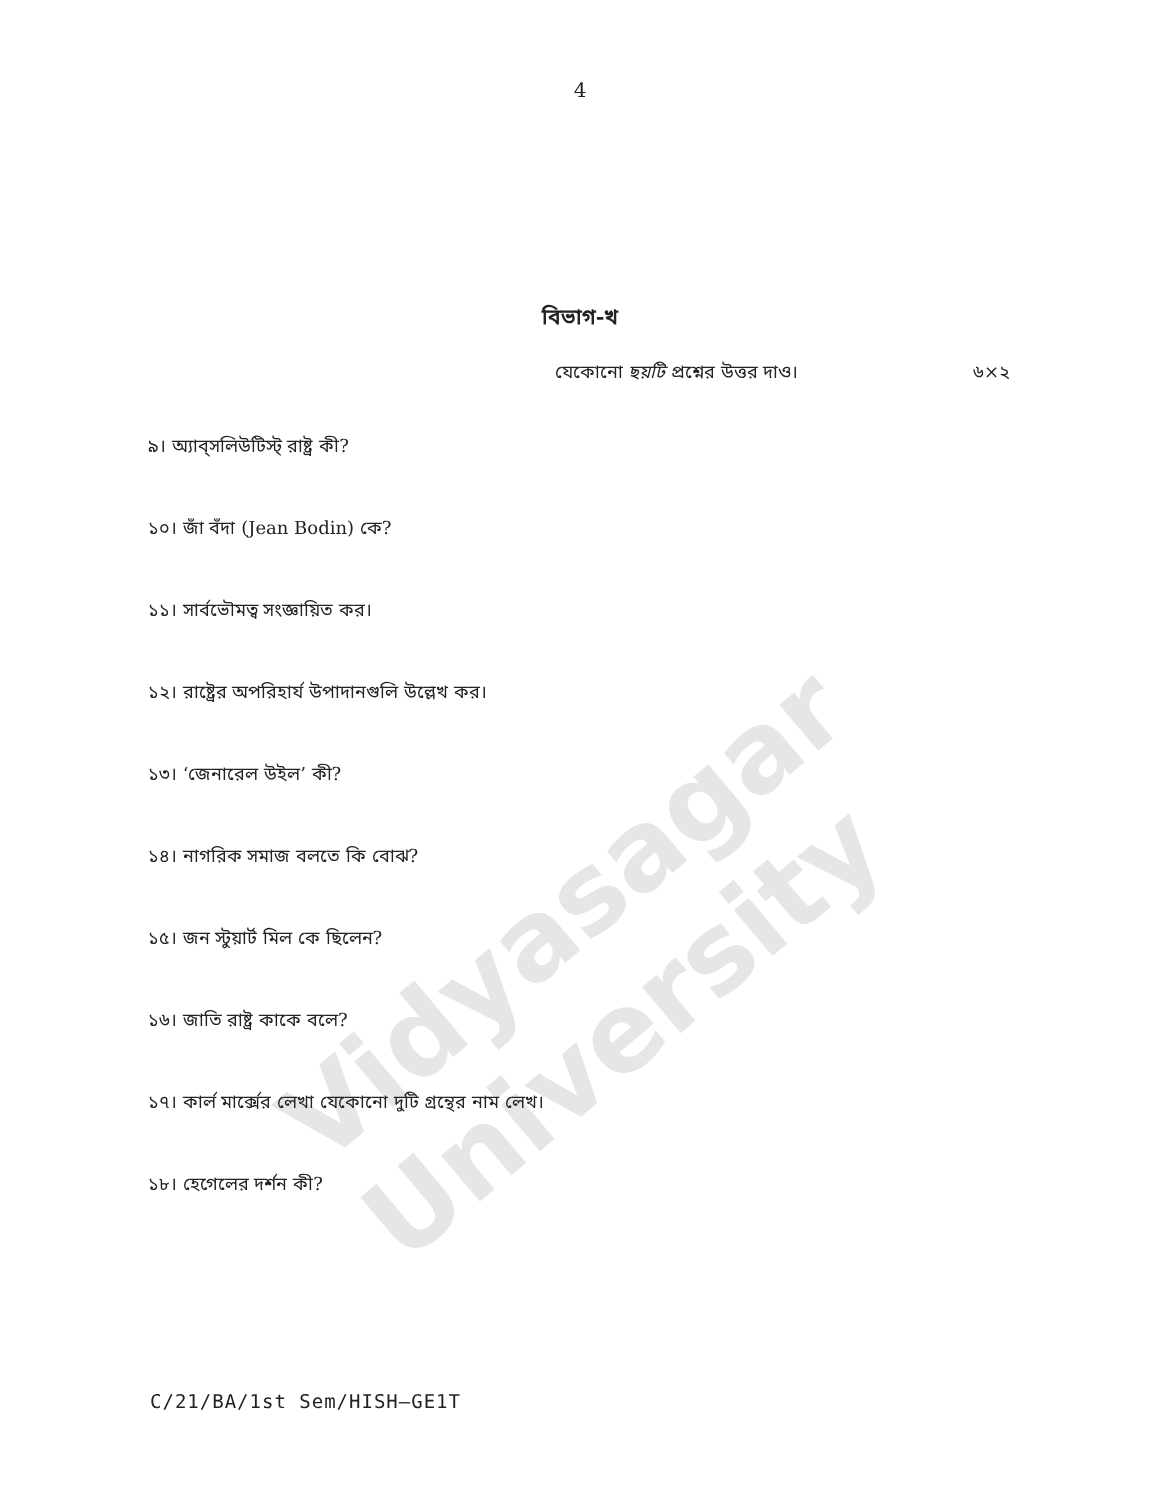Vidyasagar University
4
বিভাগ-খ
যেকোনো ছয়টি প্রশ্নের উত্তর দাও। ৬×২
৯। অ্যাব্‌সলিউটিস্ট্‌ রাষ্ট্র কী?
১০। জাঁ বঁদা (Jean Bodin) কে?
১১। সার্বভৌমত্ব সংজ্ঞায়িত কর।
১২। রাষ্ট্রের অপরিহার্য উপাদানগুলি উল্লেখ কর।
১৩। ‘জেনারেল উইল’ কী?
১৪। নাগরিক সমাজ বলতে কি বোঝ?
১৫। জন স্টুয়ার্ট মিল কে ছিলেন?
১৬। জাতি রাষ্ট্র কাকে বলে?
১৭। কার্ল মার্ক্সের লেখা যেকোনো দুটি গ্রন্থের নাম লেখ।
১৮। হেগেলের দর্শন কী?
C/21/BA/1st Sem/HISH–GE1T